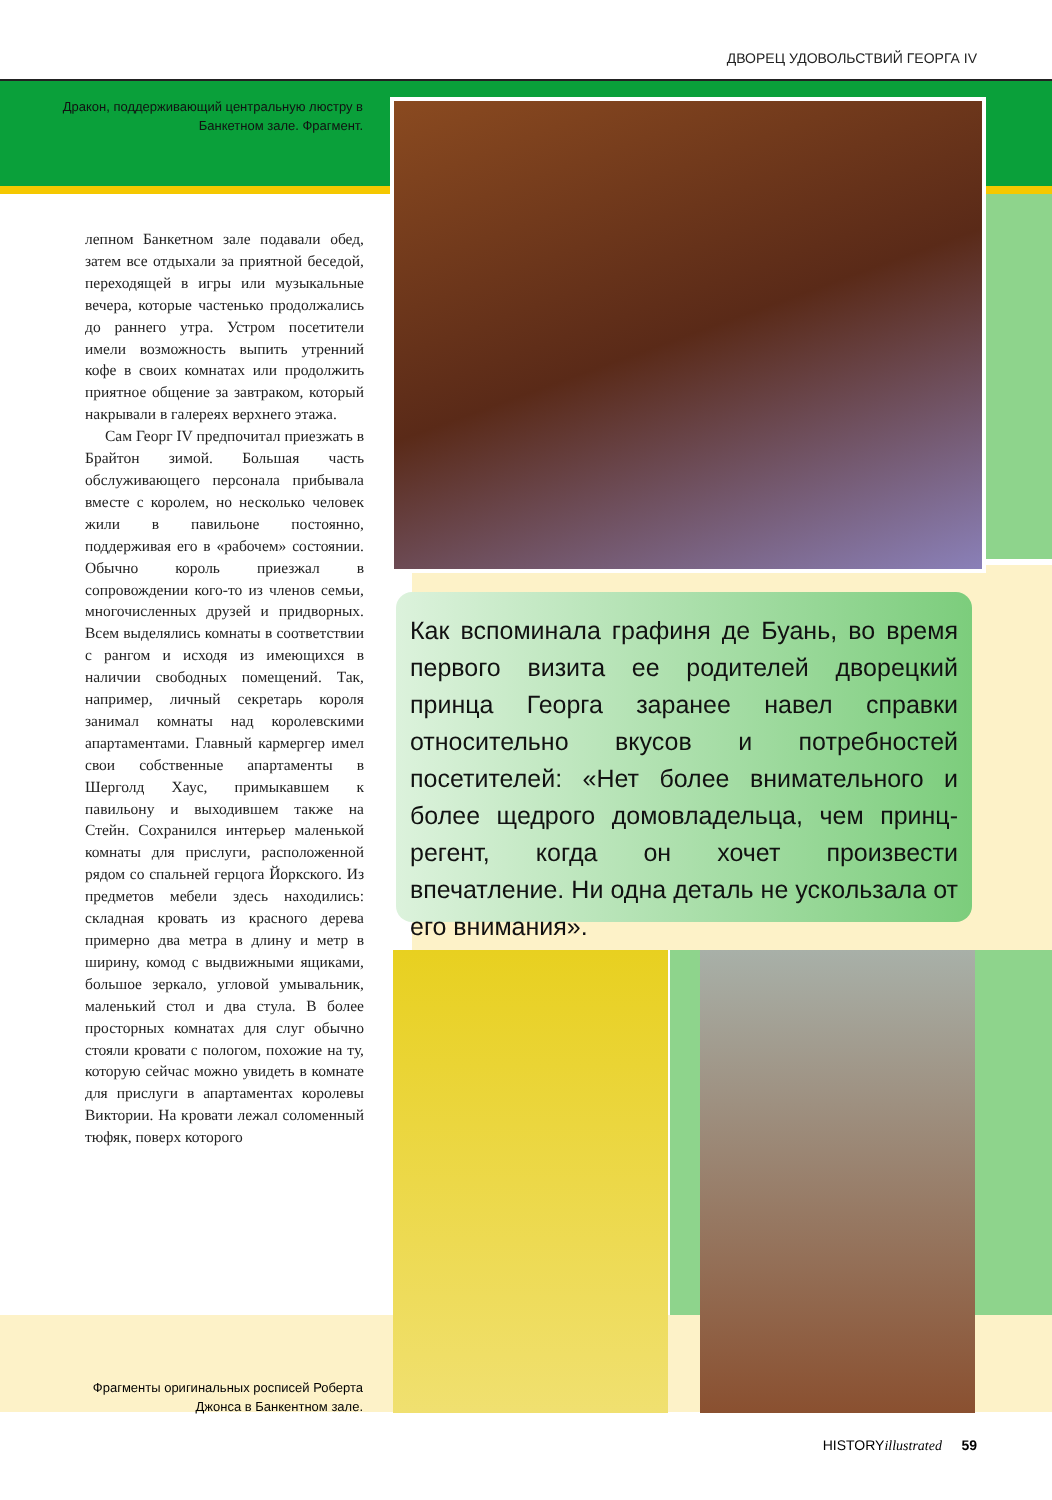ДВОРЕЦ УДОВОЛЬСТВИЙ ГЕОРГА IV
Дракон, поддерживающий центральную люстру в Банкетном зале. Фрагмент.
лепном Банкетном зале подавали обед, затем все отдыхали за приятной беседой, переходящей в игры или музыкальные вечера, которые частенько продолжались до раннего утра. Устром посетители имели возможность выпить утренний кофе в своих комнатах или продолжить приятное общение за завтраком, который накрывали в галереях верхнего этажа.
Сам Георг IV предпочитал приезжать в Брайтон зимой. Большая часть обслуживающего персонала прибывала вместе с королем, но несколько человек жили в павильоне постоянно, поддерживая его в «рабочем» состоянии. Обычно король приезжал в сопровождении кого-то из членов семьи, многочисленных друзей и придворных. Всем выделялись комнаты в соответствии с рангом и исходя из имеющихся в наличии свободных помещений. Так, например, личный секретарь короля занимал комнаты над королевскими апартаментами. Главный кармергер имел свои собственные апартаменты в Шерголд Хаус, примыкавшем к павильону и выходившем также на Стейн. Сохранился интерьер маленькой комнаты для прислуги, расположенной рядом со спальней герцога Йоркского. Из предметов мебели здесь находились: складная кровать из красного дерева примерно два метра в длину и метр в ширину, комод с выдвижными ящиками, большое зеркало, угловой умывальник, маленький стол и два стула. В более просторных комнатах для слуг обычно стояли кровати с пологом, похожие на ту, которую сейчас можно увидеть в комнате для прислуги в апартаментах королевы Виктории. На кровати лежал соломенный тюфяк, поверх которого
Как вспоминала графиня де Буань, во время первого визита ее родителей дворецкий принца Георга заранее навел справки относительно вкусов и потребностей посетителей: «Нет более внимательного и более щедрого домовладельца, чем принц-регент, когда он хочет произвести впечатление. Ни одна деталь не ускользала от его внимания».
Фрагменты оригинальных росписей Роберта Джонса в Банкентном зале.
HISTORYillustrated 59